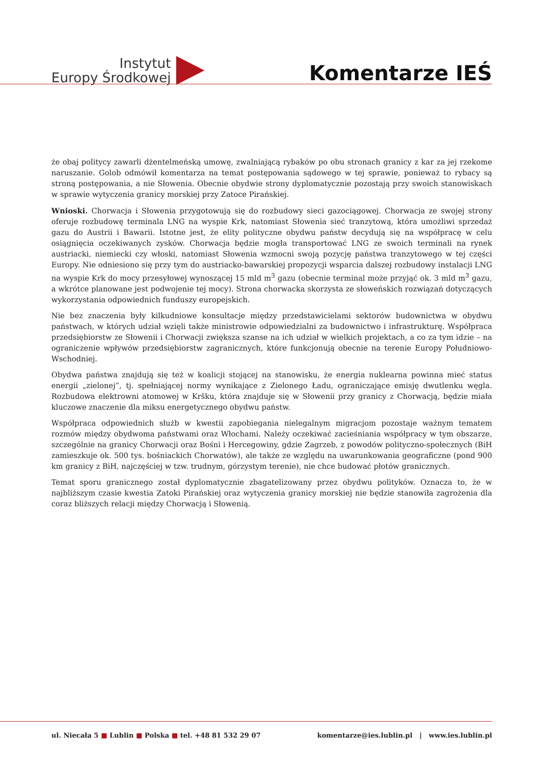Instytut
Europy Środkowej
Komentarze IEŚ
że obaj politycy zawarli dżentelmeńską umowę, zwalniającą rybaków po obu stronach granicy z kar za jej rzekome naruszanie. Golob odmówił komentarza na temat postępowania sądowego w tej sprawie, ponieważ to rybacy są stroną postępowania, a nie Słowenia. Obecnie obydwie strony dyplomatycznie pozostają przy swoich stanowiskach w sprawie wytyczenia granicy morskiej przy Zatoce Pirańskiej.
Wnioski. Chorwacja i Słowenia przygotowują się do rozbudowy sieci gazociągowej. Chorwacja ze swojej strony oferuje rozbudowę terminala LNG na wyspie Krk, natomiast Słowenia sieć tranzytową, która umożliwi sprzedaż gazu do Austrii i Bawarii. Istotne jest, że elity polityczne obydwu państw decydują się na współpracę w celu osiągnięcia oczekiwanych zysków. Chorwacja będzie mogła transportować LNG ze swoich terminali na rynek austriacki, niemiecki czy włoski, natomiast Słowenia wzmocni swoją pozycję państwa tranzytowego w tej części Europy. Nie odniesiono się przy tym do austriacko-bawarskiej propozycji wsparcia dalszej rozbudowy instalacji LNG na wyspie Krk do mocy przesyłowej wynoszącej 15 mld m<sup>3</sup> gazu (obecnie terminal może przyjąć ok. 3 mld m<sup>3</sup> gazu, a wkrótce planowane jest podwojenie tej mocy). Strona chorwacka skorzysta ze słoweńskich rozwiązań dotyczących wykorzystania odpowiednich funduszy europejskich.
Nie bez znaczenia były kilkudniowe konsultacje między przedstawicielami sektorów budownictwa w obydwu państwach, w których udział wzięli także ministrowie odpowiedzialni za budownictwo i infrastrukturę. Współpraca przedsiębiorstw ze Słowenii i Chorwacji zwiększa szanse na ich udział w wielkich projektach, a co za tym idzie – na ograniczenie wpływów przedsiębiorstw zagranicznych, które funkcjonują obecnie na terenie Europy Południowo-Wschodniej.
Obydwa państwa znajdują się też w koalicji stojącej na stanowisku, że energia nuklearna powinna mieć status energii „zielonej”, tj. spełniającej normy wynikające z Zielonego Ładu, ograniczające emisję dwutlenku węgla. Rozbudowa elektrowni atomowej w Kršku, która znajduje się w Słowenii przy granicy z Chorwacją, będzie miała kluczowe znaczenie dla miksu energetycznego obydwu państw.
Współpraca odpowiednich służb w kwestii zapobiegania nielegalnym migracjom pozostaje ważnym tematem rozmów między obydwoma państwami oraz Włochami. Należy oczekiwać zacieśniania współpracy w tym obszarze, szczególnie na granicy Chorwacji oraz Bośni i Hercegowiny, gdzie Zagrzeb, z powodów polityczno-społecznych (BiH zamieszkuje ok. 500 tys. bośniackich Chorwatów), ale także ze względu na uwarunkowania geograficzne (pond 900 km granicy z BiH, najczęściej w tzw. trudnym, górzystym terenie), nie chce budować płotów granicznych.
Temat sporu granicznego został dyplomatycznie zbagatelizowany przez obydwu polityków. Oznacza to, że w najbliższym czasie kwestia Zatoki Pirańskiej oraz wytyczenia granicy morskiej nie będzie stanowiła zagrożenia dla coraz bliższych relacji między Chorwacją i Słowenią.
ul. Niecała 5 ■ Lublin ■ Polska ■ tel. +48 81 532 29 07
komentarze@ies.lublin.pl | www.ies.lublin.pl